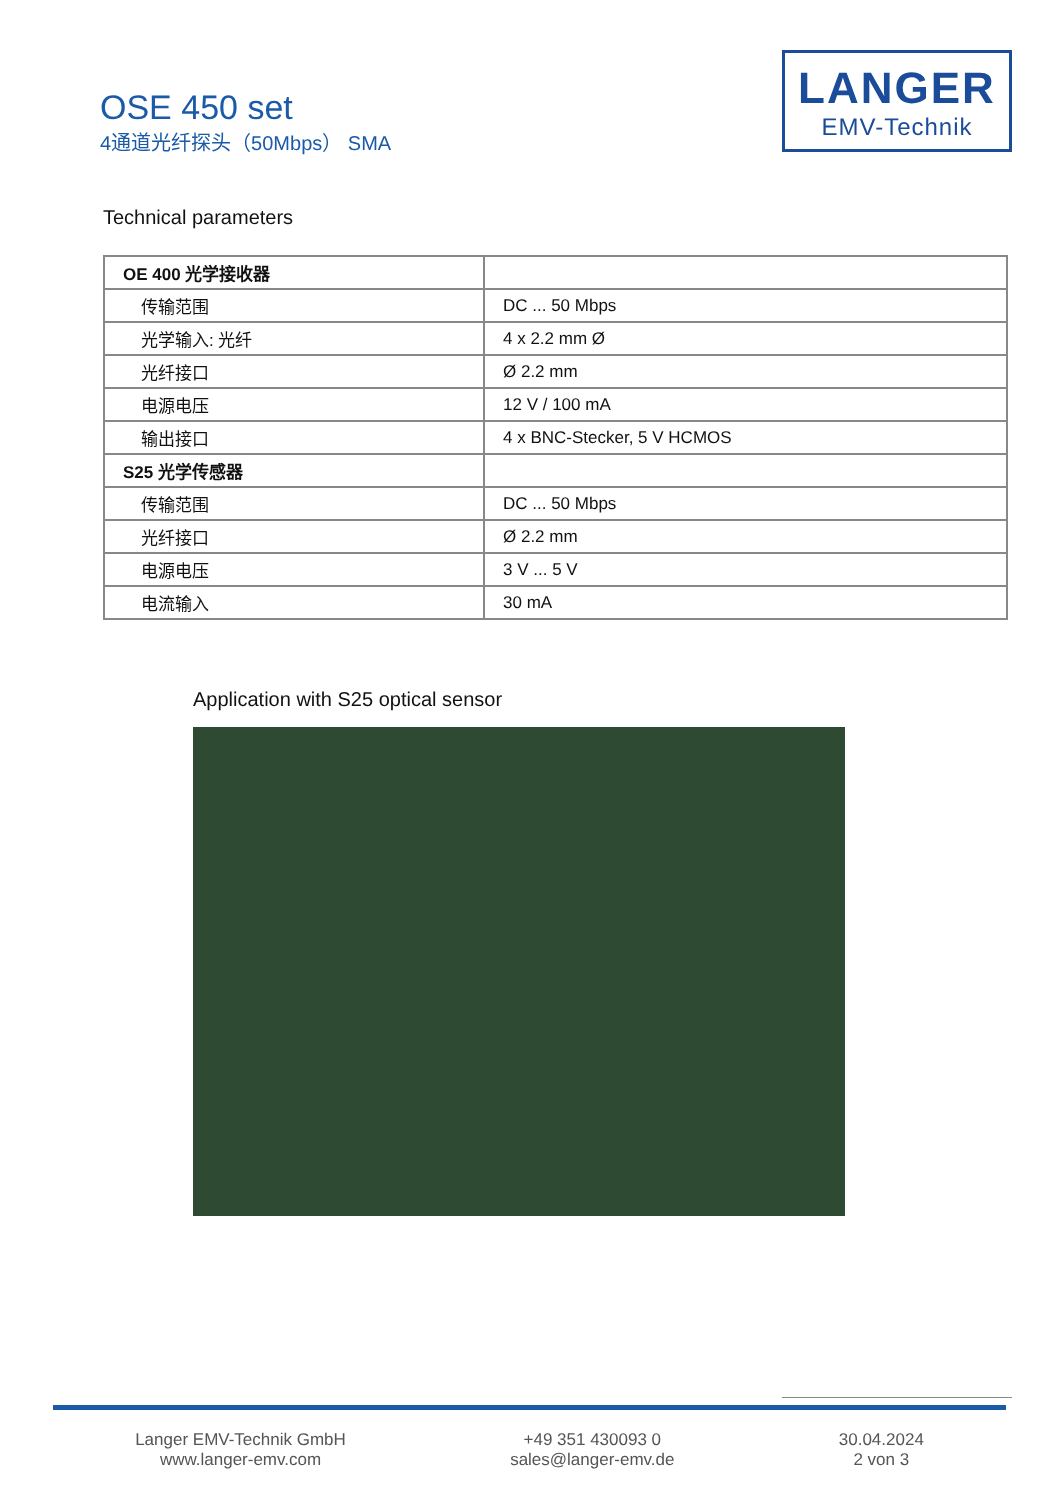OSE 450 set
4通道光纤探头（50Mbps） SMA
LANGER
EMV-Technik
Technical parameters
| OE 400 光学接收器 | |
| 传输范围 | DC ... 50 Mbps |
| 光学输入: 光纤 | 4 x 2.2 mm Ø |
| 光纤接口 | Ø 2.2 mm |
| 电源电压 | 12 V / 100 mA |
| 输出接口 | 4 x BNC-Stecker, 5 V HCMOS |
| S25 光学传感器 | |
| 传输范围 | DC ... 50 Mbps |
| 光纤接口 | Ø 2.2 mm |
| 电源电压 | 3 V ... 5 V |
| 电流输入 | 30 mA |
Application with S25 optical sensor
Langer EMV-Technik GmbH
www.langer-emv.com
+49 351 430093 0
sales@langer-emv.de
30.04.2024
2 von 3